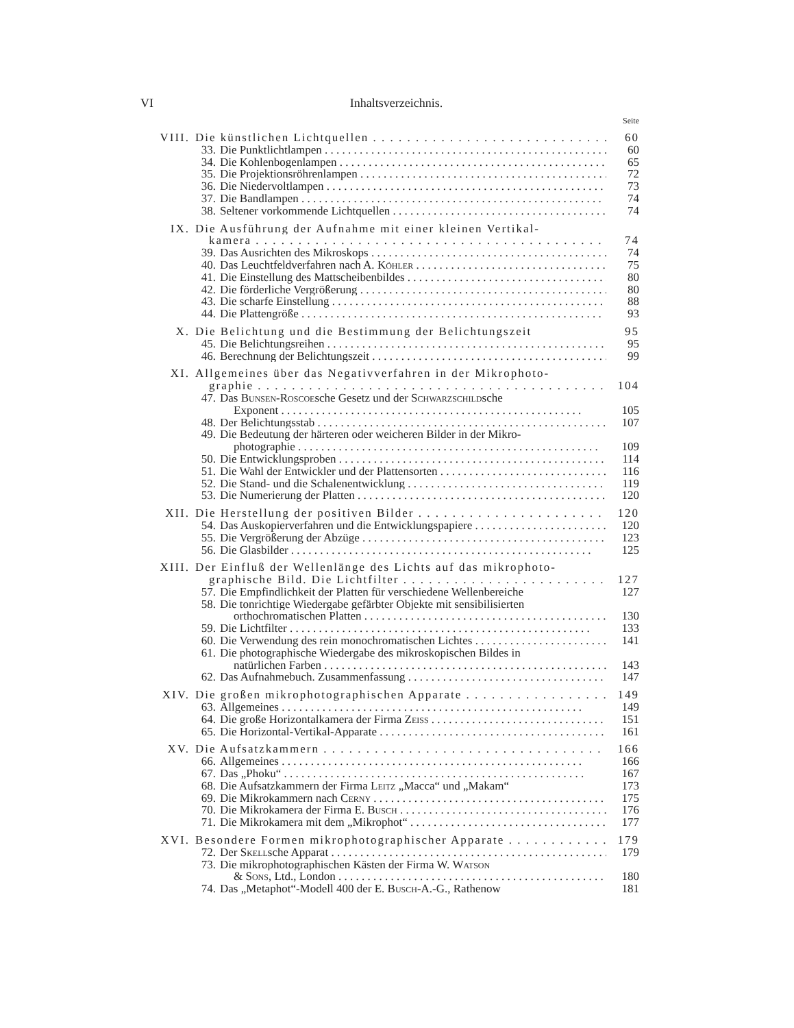VI Inhaltsverzeichnis.
Seite
VIII. Die künstlichen Lichtquellen 60
33. Die Punktlichtlampen 60
34. Die Kohlenbogenlampen 65
35. Die Projektionsröhrenlampen 72
36. Die Niedervoltlampen 73
37. Die Bandlampen 74
38. Seltener vorkommende Lichtquellen 74
IX. Die Ausführung der Aufnahme mit einer kleinen Vertikal-
kamera 74
39. Das Ausrichten des Mikroskops 74
40. Das Leuchtfeldverfahren nach A. Köhler 75
41. Die Einstellung des Mattscheibenbildes 80
42. Die förderliche Vergrößerung 80
43. Die scharfe Einstellung 88
44. Die Plattengröße 93
X. Die Belichtung und die Bestimmung der Belichtungszeit 95
45. Die Belichtungsreihen 95
46. Berechnung der Belichtungszeit 99
XI. Allgemeines über das Negativverfahren in der Mikrophoto-
graphie 104
47. Das Bunsen-Roscoesche Gesetz und der Schwarzschildsche
Exponent 105
48. Der Belichtungsstab 107
49. Die Bedeutung der härteren oder weicheren Bilder in der Mikro-
photographie 109
50. Die Entwicklungsproben 114
51. Die Wahl der Entwickler und der Plattensorten 116
52. Die Stand- und die Schalenentwicklung 119
53. Die Numerierung der Platten 120
XII. Die Herstellung der positiven Bilder 120
54. Das Auskopierverfahren und die Entwicklungspapiere 120
55. Die Vergrößerung der Abzüge 123
56. Die Glasbilder 125
XIII. Der Einfluß der Wellenlänge des Lichts auf das mikrophoto-
graphische Bild. Die Lichtfilter 127
57. Die Empfindlichkeit der Platten für verschiedene Wellenbereiche 127
58. Die tonrichtige Wiedergabe gefärbter Objekte mit sensibilisierten
orthochromatischen Platten 130
59. Die Lichtfilter 133
60. Die Verwendung des rein monochromatischen Lichtes 141
61. Die photographische Wiedergabe des mikroskopischen Bildes in
natürlichen Farben 143
62. Das Aufnahmebuch. Zusammenfassung 147
XIV. Die großen mikrophotographischen Apparate 149
63. Allgemeines 149
64. Die große Horizontalkamera der Firma Zeiss 151
65. Die Horizontal-Vertikal-Apparate 161
XV. Die Aufsatzkammern 166
66. Allgemeines 166
67. Das „Phoku“167
68. Die Aufsatzkammern der Firma Leitz „Macca“ und „Makam“173
69. Die Mikrokammern nach Cerny 175
70. Die Mikrokamera der Firma E. Busch 176
71. Die Mikrokamera mit dem „Mikrophot“177
XVI. Besondere Formen mikrophotographischer Apparate 179
72. Der Skellsche Apparat 179
73. Die mikrophotographischen Kästen der Firma W. Watson
& Sons, Ltd., London 180
74. Das „Metaphot“-Modell 400 der E. Busch-A.-G., Rathenow 181